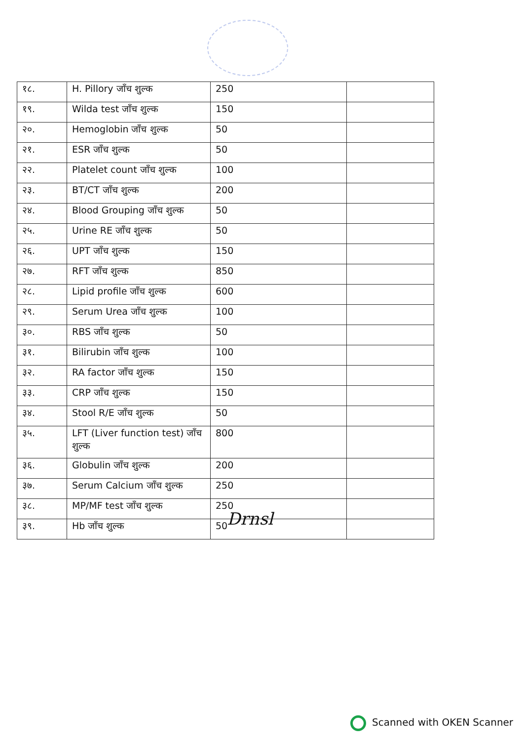| १८. | H. Pillory जाँच शुल्क | 250 | |
| १९. | Wilda test जाँच शुल्क | 150 | |
| २०. | Hemoglobin जाँच शुल्क | 50 | |
| २१. | ESR जाँच शुल्क | 50 | |
| २२. | Platelet count जाँच शुल्क | 100 | |
| २३. | BT/CT जाँच शुल्क | 200 | |
| २४. | Blood Grouping जाँच शुल्क | 50 | |
| २५. | Urine RE जाँच शुल्क | 50 | |
| २६. | UPT जाँच शुल्क | 150 | |
| २७. | RFT जाँच शुल्क | 850 | |
| २८. | Lipid profile जाँच शुल्क | 600 | |
| २९. | Serum Urea जाँच शुल्क | 100 | |
| ३०. | RBS जाँच शुल्क | 50 | |
| ३१. | Bilirubin जाँच शुल्क | 100 | |
| ३२. | RA factor जाँच शुल्क | 150 | |
| ३३. | CRP जाँच शुल्क | 150 | |
| ३४. | Stool R/E जाँच शुल्क | 50 | |
| ३५. | LFT (Liver function test) जाँच शुल्क | 800 | |
| ३६. | Globulin जाँच शुल्क | 200 | |
| ३७. | Serum Calcium जाँच शुल्क | 250 | |
| ३८. | MP/MF test जाँच शुल्क | 250 | |
| ३९. | Hb जाँच शुल्क | 50 | |
Drnsl
Scanned with OKEN Scanner